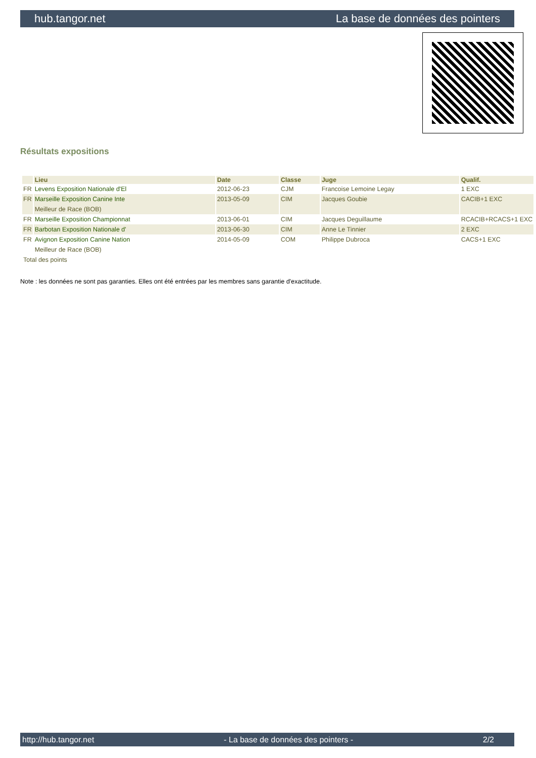hub.tangor.net La base de données des pointers
Résultats expositions
| | Lieu | Date | Classe | Juge | Qualif. |
| --- | --- | --- | --- | --- | --- |
| FR | Levens Exposition Nationale d'El | 2012-06-23 | CJM | Francoise Lemoine Legay | 1 EXC |
| FR | Marseille Exposition Canine Inte | 2013-05-09 | CIM | Jacques Goubie | CACIB+1 EXC |
| | Meilleur de Race (BOB) | | | | |
| FR | Marseille Exposition Championnat | 2013-06-01 | CIM | Jacques Deguillaume | RCACIB+RCACS+1 EXC |
| FR | Barbotan Exposition Nationale d' | 2013-06-30 | CIM | Anne Le Tinnier | 2 EXC |
| FR | Avignon Exposition Canine Nation | 2014-05-09 | COM | Philippe Dubroca | CACS+1 EXC |
| | Meilleur de Race (BOB) | | | | |
| Total des points | | | | | |
Note : les données ne sont pas garanties. Elles ont été entrées par les membres sans garantie d'exactitude.
http://hub.tangor.net - La base de données des pointers - 2/2